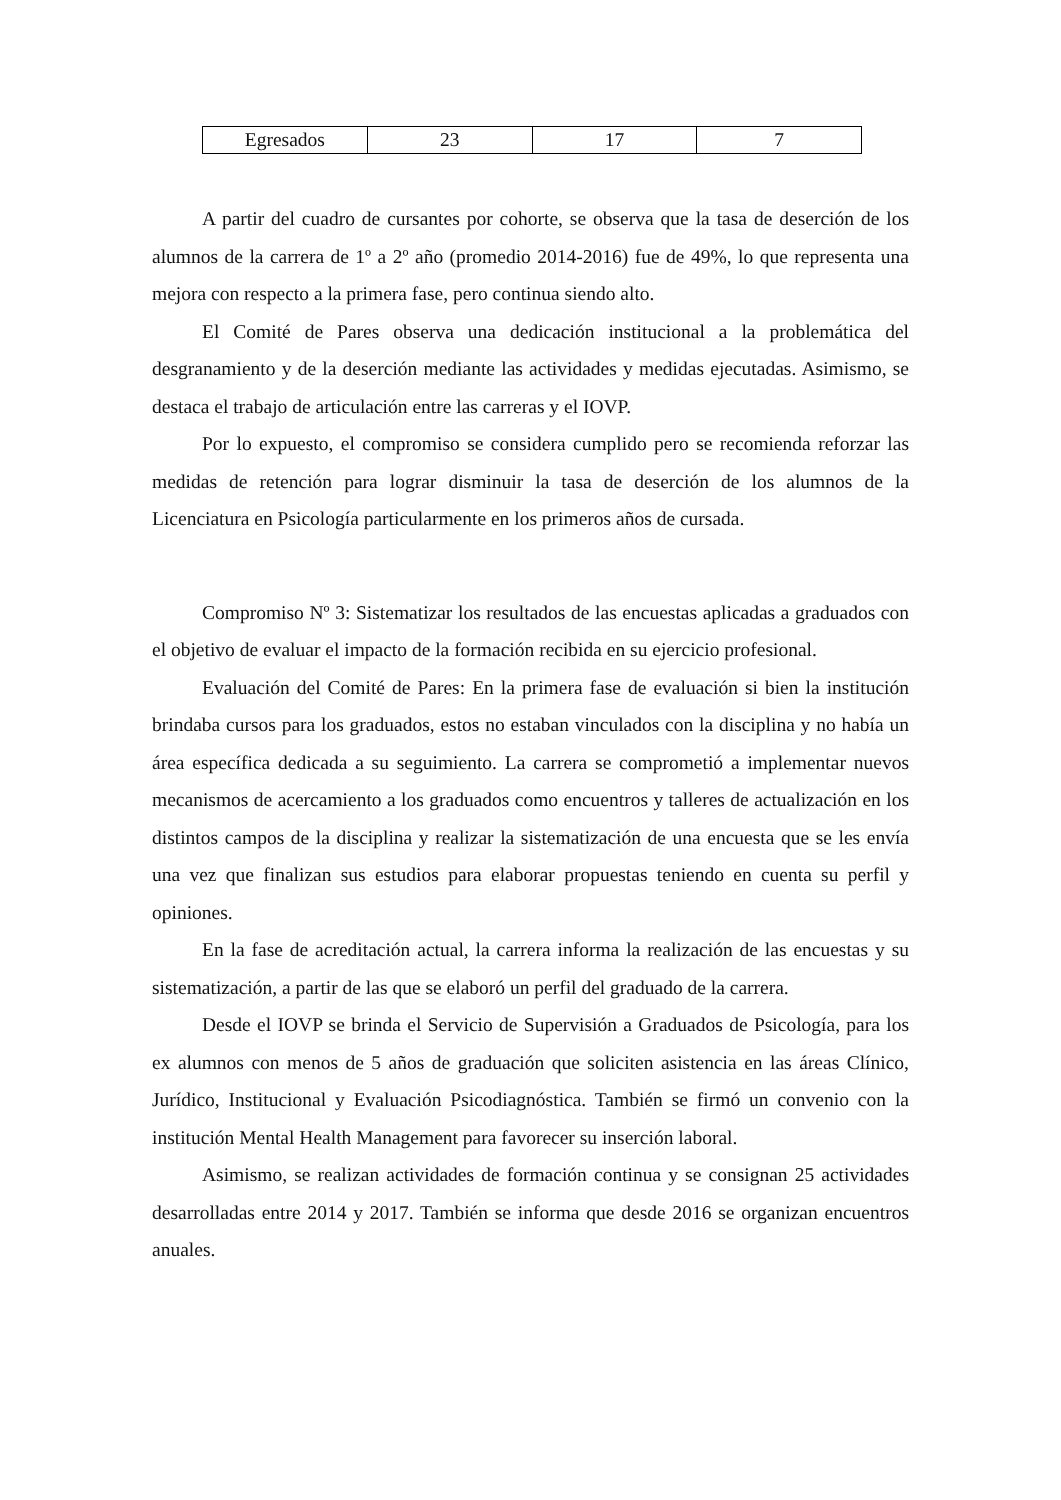| Egresados | 23 | 17 | 7 |
A partir del cuadro de cursantes por cohorte, se observa que la tasa de deserción de los alumnos de la carrera de 1º a 2º año (promedio 2014-2016) fue de 49%, lo que representa una mejora con respecto a la primera fase, pero continua siendo alto.
El Comité de Pares observa una dedicación institucional a la problemática del desgranamiento y de la deserción mediante las actividades y medidas ejecutadas. Asimismo, se destaca el trabajo de articulación entre las carreras y el IOVP.
Por lo expuesto, el compromiso se considera cumplido pero se recomienda reforzar las medidas de retención para lograr disminuir la tasa de deserción de los alumnos de la Licenciatura en Psicología particularmente en los primeros años de cursada.
Compromiso Nº 3: Sistematizar los resultados de las encuestas aplicadas a graduados con el objetivo de evaluar el impacto de la formación recibida en su ejercicio profesional.
Evaluación del Comité de Pares: En la primera fase de evaluación si bien la institución brindaba cursos para los graduados, estos no estaban vinculados con la disciplina y no había un área específica dedicada a su seguimiento. La carrera se comprometió a implementar nuevos mecanismos de acercamiento a los graduados como encuentros y talleres de actualización en los distintos campos de la disciplina y realizar la sistematización de una encuesta que se les envía una vez que finalizan sus estudios para elaborar propuestas teniendo en cuenta su perfil y opiniones.
En la fase de acreditación actual, la carrera informa la realización de las encuestas y su sistematización, a partir de las que se elaboró un perfil del graduado de la carrera.
Desde el IOVP se brinda el Servicio de Supervisión a Graduados de Psicología, para los ex alumnos con menos de 5 años de graduación que soliciten asistencia en las áreas Clínico, Jurídico, Institucional y Evaluación Psicodiagnóstica. También se firmó un convenio con la institución Mental Health Management para favorecer su inserción laboral.
Asimismo, se realizan actividades de formación continua y se consignan 25 actividades desarrolladas entre 2014 y 2017. También se informa que desde 2016 se organizan encuentros anuales.